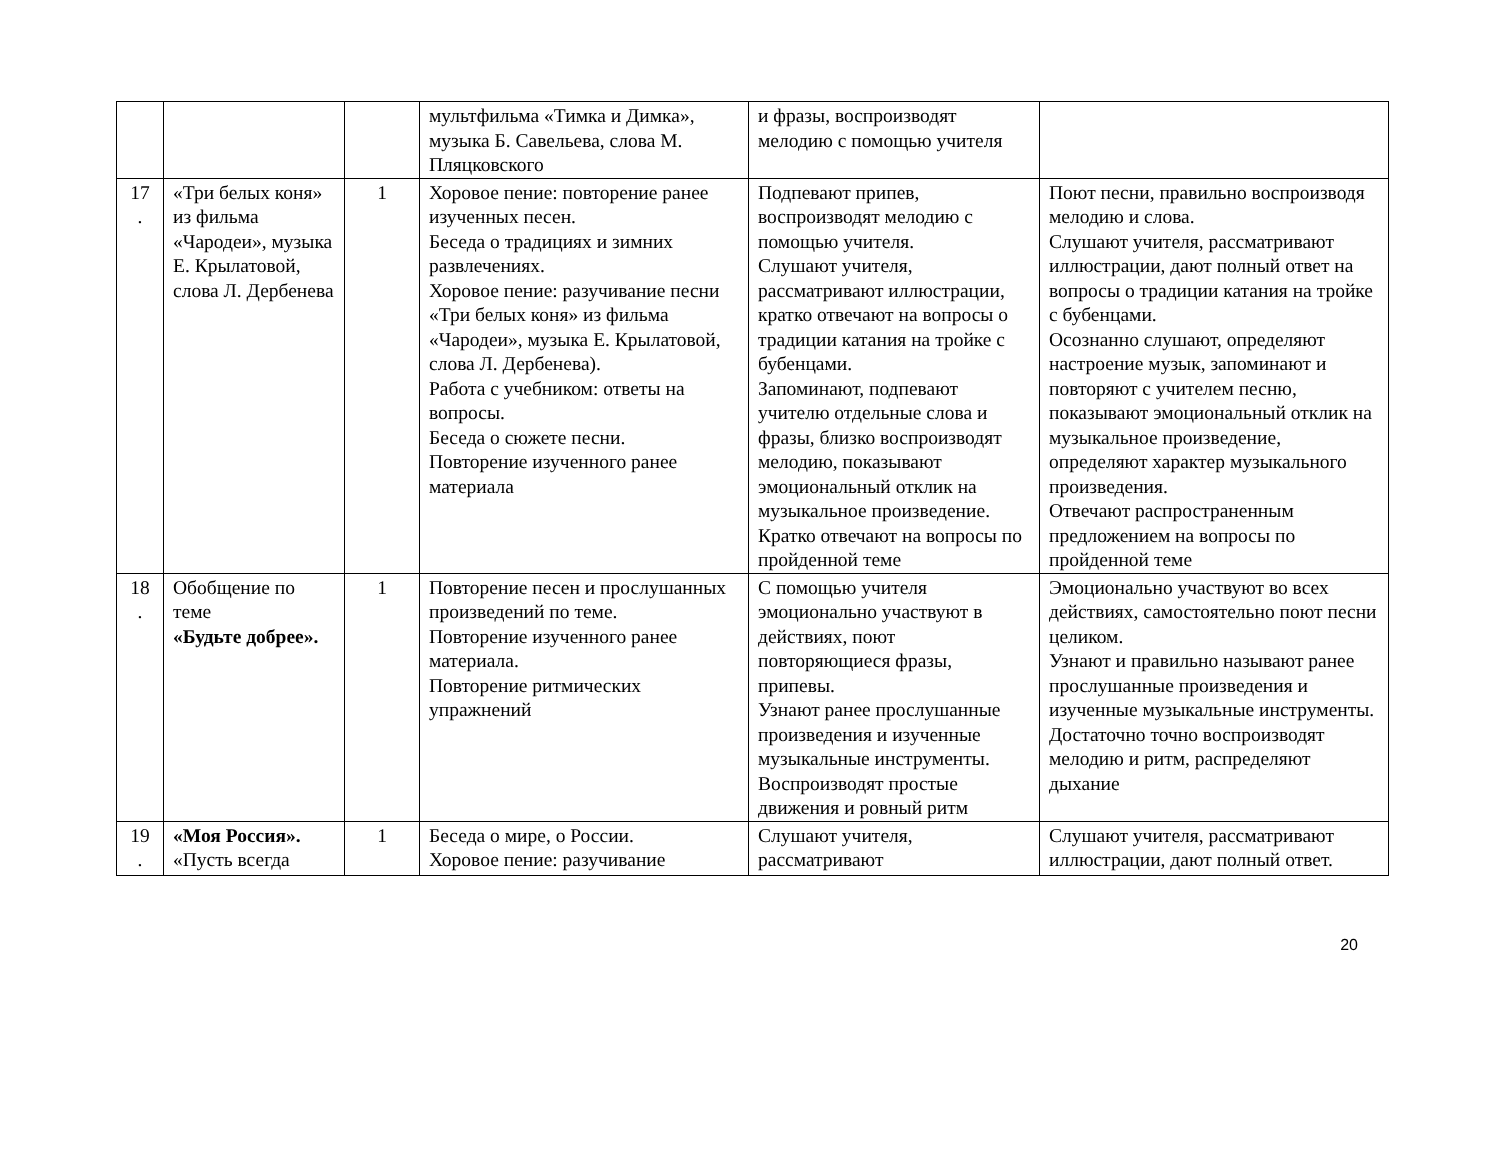| | | | мультфильма «Тимка и Димка», музыка Б. Савельева, слова М. Пляцковского | и фразы, воспроизводят мелодию с помощью учителя | |
| 17 . | «Три белых коня» из фильма «Чародеи», музыка Е. Крылатовой, слова Л. Дербенева | 1 | Хоровое пение: повторение ранее изученных песен. Беседа о традициях и зимних развлечениях. Хоровое пение: разучивание песни «Три белых коня» из фильма «Чародеи», музыка Е. Крылатовой, слова Л. Дербенева). Работа с учебником: ответы на вопросы. Беседа о сюжете песни. Повторение изученного ранее материала | Подпевают припев, воспроизводят мелодию с помощью учителя. Слушают учителя, рассматривают иллюстрации, кратко отвечают на вопросы о традиции катания на тройке с бубенцами. Запоминают, подпевают учителю отдельные слова и фразы, близко воспроизводят мелодию, показывают эмоциональный отклик на музыкальное произведение. Кратко отвечают на вопросы по пройденной теме | Поют песни, правильно воспроизводя мелодию и слова. Слушают учителя, рассматривают иллюстрации, дают полный ответ на вопросы о традиции катания на тройке с бубенцами. Осознанно слушают, определяют настроение музык, запоминают и повторяют с учителем песню, показывают эмоциональный отклик на музыкальное произведение, определяют характер музыкального произведения. Отвечают распространенным предложением на вопросы по пройденной теме |
| 18 . | Обобщение по теме «Будьте добрее». | 1 | Повторение песен и прослушанных произведений по теме. Повторение изученного ранее материала. Повторение ритмических упражнений | С помощью учителя эмоционально участвуют в действиях, поют повторяющиеся фразы, припевы. Узнают ранее прослушанные произведения и изученные музыкальные инструменты. Воспроизводят простые движения и ровный ритм | Эмоционально участвуют во всех действиях, самостоятельно поют песни целиком. Узнают и правильно называют ранее прослушанные произведения и изученные музыкальные инструменты. Достаточно точно воспроизводят мелодию и ритм, распределяют дыхание |
| 19 . | «Моя Россия». «Пусть всегда | 1 | Беседа о мире, о России. Хоровое пение: разучивание | Слушают учителя, рассматривают | Слушают учителя, рассматривают иллюстрации, дают полный ответ. |
20